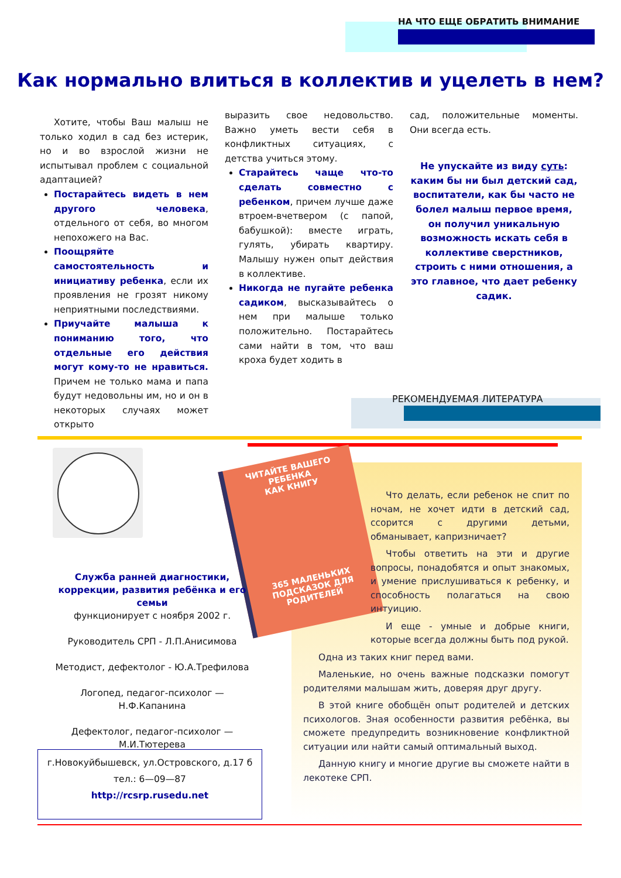НА ЧТО ЕЩЕ ОБРАТИТЬ ВНИМАНИЕ
Как нормально влиться в коллектив и уцелеть в нем?
Хотите, чтобы Ваш малыш не только ходил в сад без истерик, но и во взрослой жизни не испытывал проблем с социальной адаптацией?
Постарайтесь видеть в нем другого человека, отдельного от себя, во многом непохожего на Вас.
Поощряйте самостоятельность и инициативу ребенка, если их проявления не грозят никому неприятными последствиями.
Приучайте малыша к пониманию того, что отдельные его действия могут кому-то не нравиться. Причем не только мама и папа будут недовольны им, но и он в некоторых случаях может открыто
выразить свое недовольство. Важно уметь вести себя в конфликтных ситуациях, с детства учиться этому.
Старайтесь чаще что-то сделать совместно с ребенком, причем лучше даже втроем-вчетвером (с папой, бабушкой): вместе играть, гулять, убирать квартиру. Малышу нужен опыт действия в коллективе.
Никогда не пугайте ребенка садиком, высказывайтесь о нем при малыше только положительно. Постарайтесь сами найти в том, что ваш кроха будет ходить в
сад, положительные моменты. Они всегда есть.
Не упускайте из виду суть: каким бы ни был детский сад, воспитатели, как бы часто не болел малыш первое время, он получил уникальную возможность искать себя в коллективе сверстников, строить с ними отношения, а это главное, что дает ребенку садик.
РЕКОМЕНДУЕМАЯ ЛИТЕРАТУРА
ЧИТАЙТЕ ВАШЕГО РЕБЕНКА
КАК КНИГУ
365 МАЛЕНЬКИХ ПОДСКАЗОК ДЛЯ РОДИТЕЛЕЙ
Что делать, если ребенок не спит по ночам, не хочет идти в детский сад, ссорится с другими детьми, обманывает, капризничает?
Чтобы ответить на эти и другие вопросы, понадобятся и опыт знакомых, и умение прислушиваться к ребенку, и способность полагаться на свою интуицию.
И еще - умные и добрые книги, которые всегда должны быть под рукой.
Одна из таких книг перед вами.
Маленькие, но очень важные подсказки помогут родителями малышам жить, доверяя друг другу.
В этой книге обобщён опыт родителей и детских психологов. Зная особенности развития ребёнка, вы сможете предупредить возникновение конфликтной ситуации или найти самый оптимальный выход.
Данную книгу и многие другие вы сможете найти в лекотеке СРП.
Служба ранней диагностики, коррекции, развития ребёнка и его семьи
функционирует с ноября 2002 г.
Руководитель СРП - Л.П.Анисимова
Методист, дефектолог - Ю.А.Трефилова
Логопед, педагог-психолог — Н.Ф.Капанина
Дефектолог, педагог-психолог — М.И.Тютерева
г.Новокуйбышевск, ул.Островского, д.17 б
тел.: 6—09—87
http://rcsrp.rusedu.net